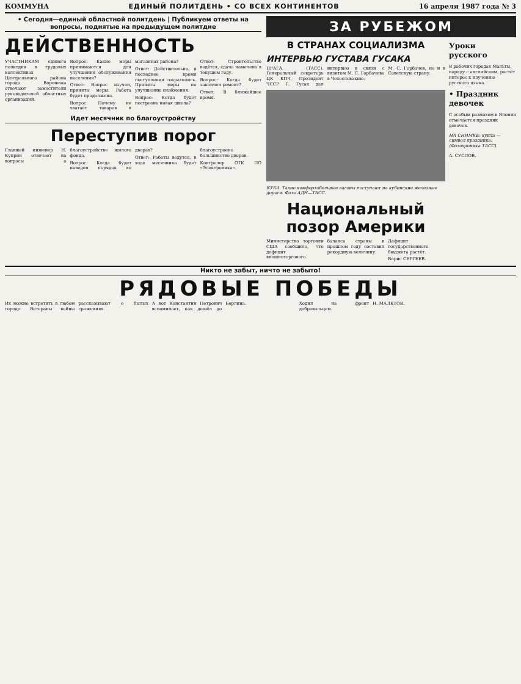КОММУНА ЕДИНЫЙ ПОЛИТДЕНЬ • СО ВСЕХ КОНТИНЕНТОВ 16 апреля 1987 года № 3
• Сегодня—единый областной политдень | Публикуем ответы на вопросы, поднятые на предыдущем политдне
ДЕЙСТВЕННОСТЬ
УЧАСТНИКАМ единого политдня в трудовых коллективах Центрального района города Воронежа отвечают заместители руководителей областных организаций.
Вопрос: Какие меры принимаются для улучшения обслуживания населения?
Ответ: Вопрос изучен, приняты меры. Работа будет продолжена.
Вопрос: Почему не хватает товаров в магазинах района?
Ответ: Действительно, в последнее время поступления сократились. Приняты меры по улучшению снабжения.
Вопрос: Когда будет построена новая школа?
Ответ: Строительство ведётся, сдача намечена в текущем году.
Вопрос: Когда будет закончен ремонт?
Ответ: В ближайшее время.
Идет месячник по благоустройству
Переступив порог
Главный инженер Н. Куприн отвечает на вопросы о благоустройстве жилого фонда.
Вопрос: Когда будет наведен порядок во дворах?
Ответ: Работы ведутся, в ходе месячника будет благоустроено большинство дворов.
Контролер ОТК ПО «Электроника».
ЗА РУБЕЖОМ
В СТРАНАХ СОЦИАЛИЗМА
ИНТЕРВЬЮ ГУСТАВА ГУСАКА
ПРАГА. (ТАСС). Генеральный секретарь ЦК КПЧ, Президент ЧССР Г. Гусак дал интервью в связи с визитом М. С. Горбачева в Чехословакию.
М. С. Горбачев, но и в Советскую страну.
КУБА. Такие комфортабельные вагоны поступают на кубинские железные дороги. Фото АДН—ТАСС.
Национальный позор Америки
Министерство торговли США сообщило, что дефицит внешнеторгового баланса страны в прошлом году составил рекордную величину.
Дефицит государственного бюджета растёт.
Борис СЕРГЕЕВ.
Уроки русского
В рабочих городах Мальты, наряду с английским, растёт интерес к изучению русского языка.
• Праздник девочек
С особым размахом в Японии отмечается праздник девочек.
НА СНИМКЕ: кукла — символ праздника. (Фотохроника ТАСС).
А. СУСЛОВ.
Никто не забыт, ничто не забыто!
РЯДОВЫЕ ПОБЕДЫ
Их можно встретить в любом городе. Ветераны войны рассказывают о былых сражениях.
А вот Константин Петрович вспоминает, как дошёл до Берлина.
Ходил на фронт добровольцем.
Н. МАЛКТОВ.